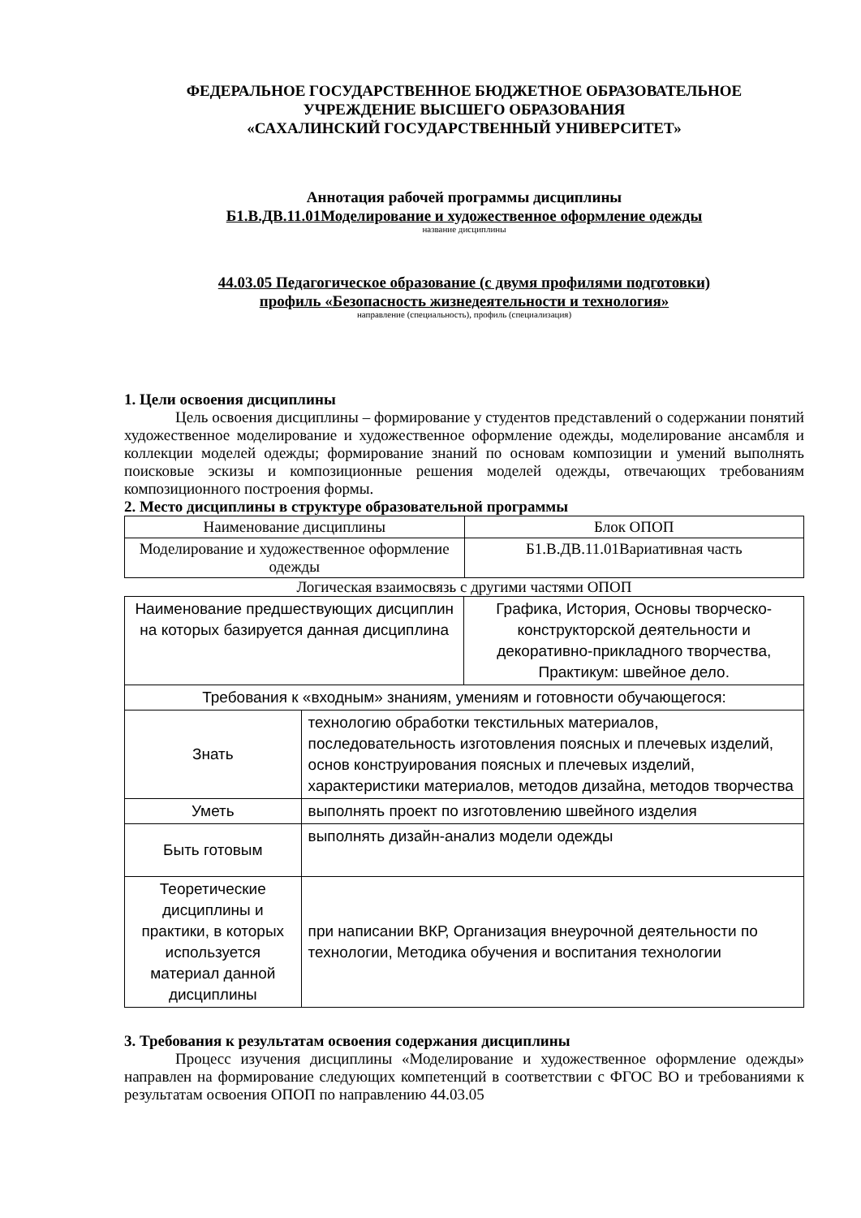ФЕДЕРАЛЬНОЕ ГОСУДАРСТВЕННОЕ БЮДЖЕТНОЕ ОБРАЗОВАТЕЛЬНОЕ
УЧРЕЖДЕНИЕ ВЫСШЕГО ОБРАЗОВАНИЯ
«САХАЛИНСКИЙ ГОСУДАРСТВЕННЫЙ УНИВЕРСИТЕТ»
Аннотация рабочей программы дисциплины
Б1.В.ДВ.11.01Моделирование и художественное оформление одежды
название дисциплины
44.03.05 Педагогическое образование (с двумя профилями подготовки)
профиль «Безопасность жизнедеятельности и технология»
направление (специальность), профиль (специализация)
1. Цели освоения дисциплины
Цель освоения дисциплины – формирование у студентов представлений о содержании понятий художественное моделирование и художественное оформление одежды, моделирование ансамбля и коллекции моделей одежды; формирование знаний по основам композиции и умений выполнять поисковые эскизы и композиционные решения моделей одежды, отвечающих требованиям композиционного построения формы.
2. Место дисциплины в структуре образовательной программы
| Наименование дисциплины | Блок ОПОП |
| Моделирование и художественное оформление одежды | Б1.В.ДВ.11.01Вариативная часть |
Логическая взаимосвязь с другими частями ОПОП
| Наименование предшествующих дисциплин на которых базируется данная дисциплина | | Графика, История, Основы творческо-конструкторской деятельности и декоративно-прикладного творчества, Практикум: швейное дело. |
| Требования к «входным» знаниям, умениям и готовности обучающегося: | | |
| Знать | технологию обработки текстильных материалов, последовательность изготовления поясных и плечевых изделий, основ конструирования поясных и плечевых изделий, характеристики материалов, методов дизайна, методов творчества | |
| Уметь | выполнять проект по изготовлению швейного изделия | |
| Быть готовым | выполнять дизайн-анализ модели одежды | |
| Теоретические дисциплины и практики, в которых используется материал данной дисциплины | при написании ВКР, Организация внеурочной деятельности по технологии, Методика обучения и воспитания технологии | |
3. Требования к результатам освоения содержания дисциплины
Процесс изучения дисциплины «Моделирование и художественное оформление одежды» направлен на формирование следующих компетенций в соответствии с ФГОС ВО и требованиями к результатам освоения ОПОП по направлению 44.03.05